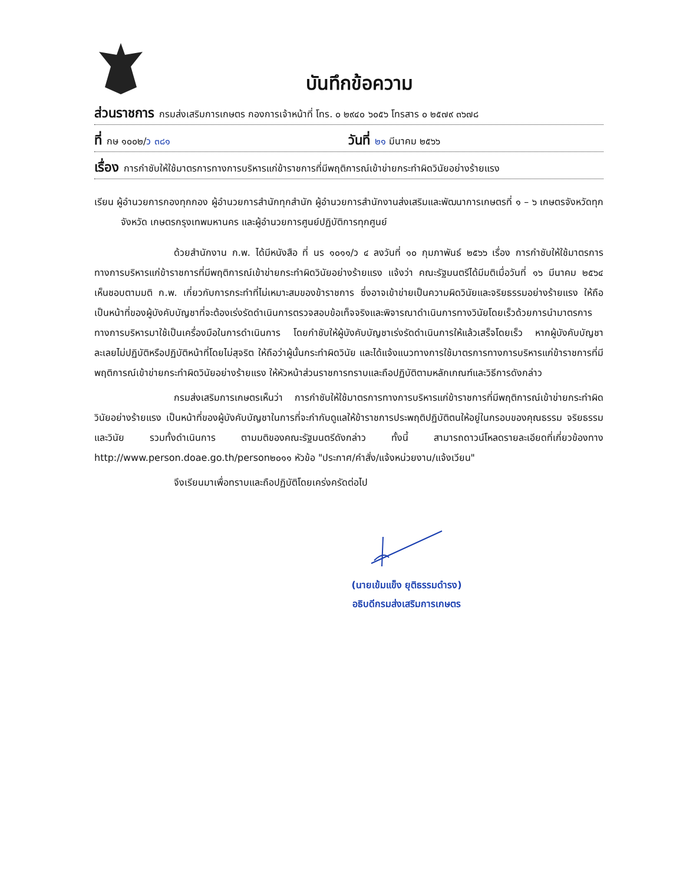บันทึกข้อความ
ส่วนราชการ กรมส่งเสริมการเกษตร กองการเจ้าหน้าที่ โทร. ๐ ๒๙๔๐ ๖๐๕๖ โทรสาร ๐ ๒๕๗๙ ๓๖๗๘
ที่ กษ ๑๐๐๒/ว ๓๘๑ วันที่ ๒๑ มีนาคม ๒๕๖๖
เรื่อง การกำชับให้ใช้มาตรการทางการบริหารแก่ข้าราชการที่มีพฤติการณ์เข้าข่ายกระทำผิดวินัยอย่างร้ายแรง
เรียน ผู้อำนวยการกองทุกกอง ผู้อำนวยการสำนักทุกสำนัก ผู้อำนวยการสำนักงานส่งเสริมและพัฒนาการเกษตรที่ ๑ – ๖ เกษตรจังหวัดทุกจังหวัด เกษตรกรุงเทพมหานคร และผู้อำนวยการศูนย์ปฏิบัติการทุกศูนย์
ด้วยสำนักงาน ก.พ. ได้มีหนังสือ ที่ นร ๑๐๑๑/ว ๔ ลงวันที่ ๑๐ กุมภาพันธ์ ๒๕๖๖ เรื่อง การกำชับให้ใช้มาตรการทางการบริหารแก่ข้าราชการที่มีพฤติการณ์เข้าข่ายกระทำผิดวินัยอย่างร้ายแรง แจ้งว่า คณะรัฐมนตรีได้มีมติเมื่อวันที่ ๑๖ มีนาคม ๒๕๖๔ เห็นชอบตามมติ ก.พ. เกี่ยวกับการกระทำที่ไม่เหมาะสมของข้าราชการ ซึ่งอาจเข้าข่ายเป็นความผิดวินัยและจริยธรรมอย่างร้ายแรง ให้ถือเป็นหน้าที่ของผู้บังคับบัญชาที่จะต้องเร่งรัดดำเนินการตรวจสอบข้อเท็จจริงและพิจารณาดำเนินการทางวินัยโดยเร็วด้วยการนำมาตรการทางการบริหารมาใช้เป็นเครื่องมือในการดำเนินการ โดยกำชับให้ผู้บังคับบัญชาเร่งรัดดำเนินการให้แล้วเสร็จโดยเร็ว หากผู้บังคับบัญชาละเลยไม่ปฏิบัติหรือปฏิบัติหน้าที่โดยไม่สุจริต ให้ถือว่าผู้นั้นกระทำผิดวินัย และได้แจ้งแนวทางการใช้มาตรการทางการบริหารแก่ข้าราชการที่มีพฤติการณ์เข้าข่ายกระทำผิดวินัยอย่างร้ายแรง ให้หัวหน้าส่วนราชการทราบและถือปฏิบัติตามหลักเกณฑ์และวิธีการดังกล่าว
กรมส่งเสริมการเกษตรเห็นว่า การกำชับให้ใช้มาตรการทางการบริหารแก่ข้าราชการที่มีพฤติการณ์เข้าข่ายกระทำผิดวินัยอย่างร้ายแรง เป็นหน้าที่ของผู้บังคับบัญชาในการที่จะกำกับดูแลให้ข้าราชการประพฤติปฏิบัติตนให้อยู่ในกรอบของคุณธรรม จริยธรรม และวินัย รวมทั้งดำเนินการ ตามมติของคณะรัฐมนตรีดังกล่าว ทั้งนี้ สามารถดาวน์โหลดรายละเอียดที่เกี่ยวข้องทาง http://www.person.doae.go.th/person๒๐๑๑ หัวข้อ "ประกาศ/คำสั่ง/แจ้งหน่วยงาน/แจ้งเวียน"
จึงเรียนมาเพื่อทราบและถือปฏิบัติโดยเคร่งครัดต่อไป
(นายเข้มแข็ง ยุติธรรมดำรง)
อธิบดีกรมส่งเสริมการเกษตร